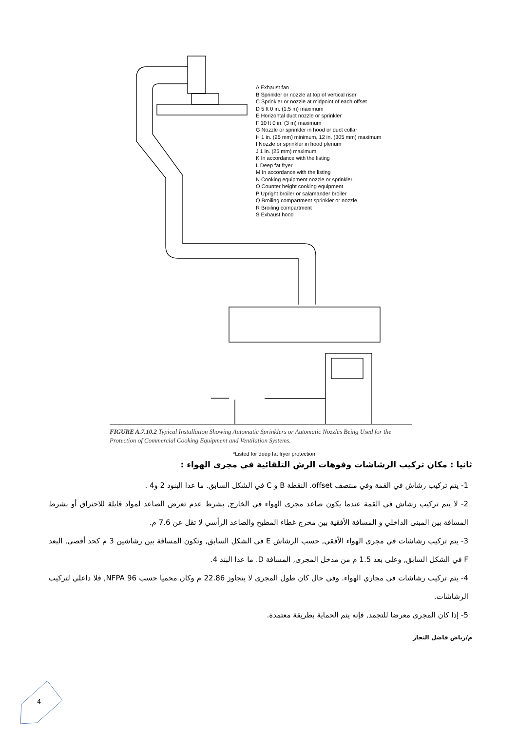A Exhaust fan
B Sprinkler or nozzle at top of vertical riser
C Sprinkler or nozzle at midpoint of each offset
D 5 ft 0 in. (1.5 m) maximum
E Horizontal duct nozzle or sprinkler
F 10 ft 0 in. (3 m) maximum
G Nozzle or sprinkler in hood or duct collar
H 1 in. (25 mm) minimum, 12 in. (305 mm) maximum
I Nozzle or sprinkler in hood plenum
J 1 in. (25 mm) maximum
K In accordance with the listing
L Deep fat fryer
M In accordance with the listing
N Cooking equipment nozzle or sprinkler
O Counter height cooking equipment
P Upright broiler or salamander broiler
Q Broiling compartment sprinkler or nozzle
R Broiling compartment
S Exhaust hood
*Listed for deep fat fryer protection
FIGURE A.7.10.2 Typical Installation Showing Automatic Sprinklers or Automatic Nozzles Being Used for the Protection of Commercial Cooking Equipment and Ventilation Systems.
ثانيا : مكان تركيب الرشاشات وفوهات الرش التلقائية في مجرى الهواء :
1- يتم تركيب رشاش في القمة وفي منتصف offset. النقطة B و C في الشكل السابق. ما عدا البنود 2 و4 .
2- لا يتم تركيب رشاش في القمة عندما يكون صاعد مجرى الهواء في الخارج, بشرط عدم تعرض الصاعد لمواد قابلة للاحتراق أو بشرط المسافة بين المبنى الداخلي و المسافة الأفقية بين مخرج غطاء المطبخ والصاعد الرأسي لا تقل عن 7.6 م.
3- يتم تركيب رشاشات في مجرى الهواء الأفقي, حسب الرشاش E في الشكل السابق, وتكون المسافة بين رشاشين 3 م كحد أقصى, البعد F في الشكل السابق, وعلى بعد 1.5 م من مدخل المجرى, المسافة D. ما عدا البند 4.
4- يتم تركيب رشاشات في مجاري الهواء. وفي حال كان طول المجرى لا يتجاوز 22.86 م وكان محميا حسب NFPA 96, فلا داعلي لتركيب الرشاشات.
5- إذا كان المجرى معرضا للتجمد, فإنه يتم الحماية بطريقة معتمدة.
م/رياض فاضل النجار
4